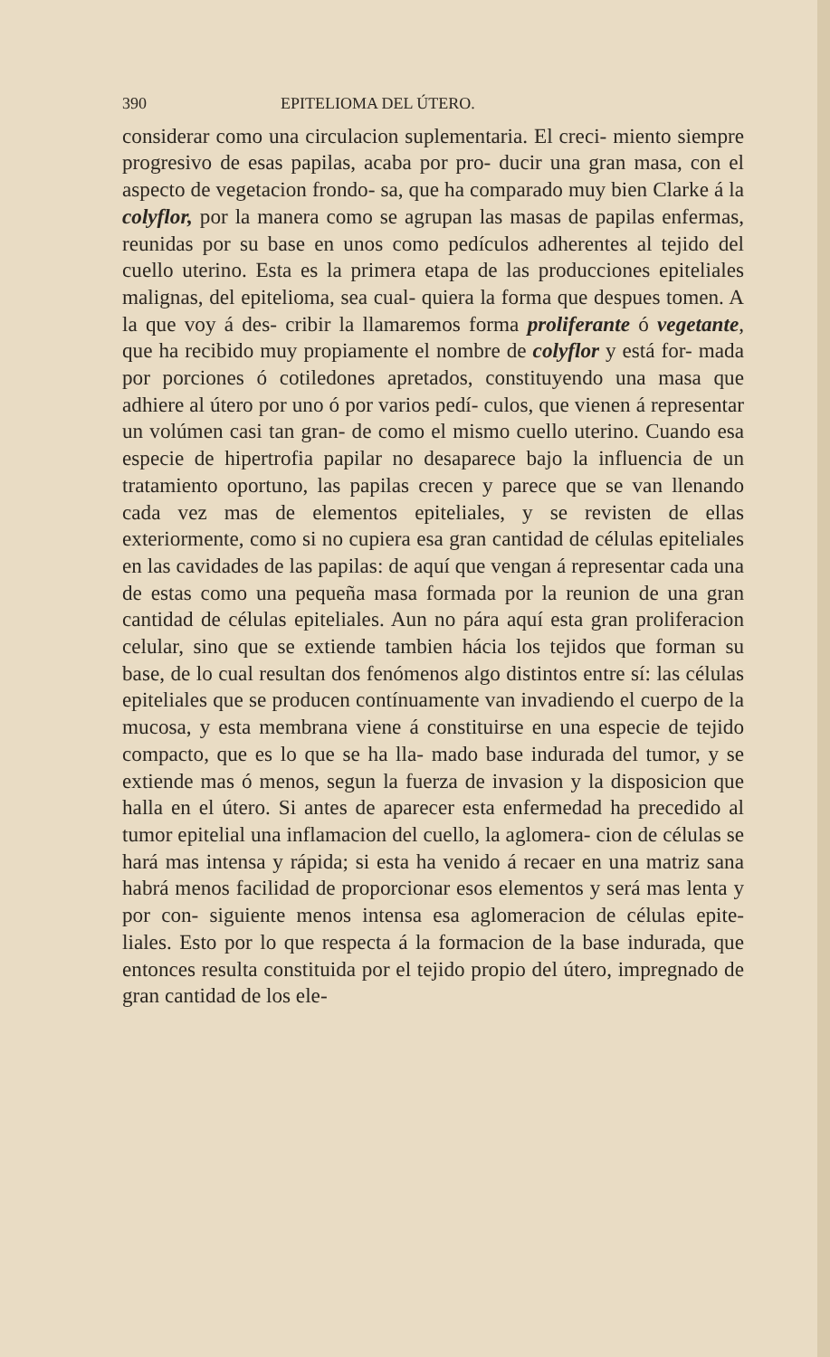390 EPITELIOMA DEL ÚTERO.
considerar como una circulacion suplementaria. El creci- miento siempre progresivo de esas papilas, acaba por pro- ducir una gran masa, con el aspecto de vegetacion frondo- sa, que ha comparado muy bien Clarke á la colyflor, por la manera como se agrupan las masas de papilas enfermas, reunidas por su base en unos como pedículos adherentes al tejido del cuello uterino. Esta es la primera etapa de las producciones epiteliales malignas, del epitelioma, sea cual- quiera la forma que despues tomen. A la que voy á des- cribir la llamaremos forma proliferante ó vegetante, que ha recibido muy propiamente el nombre de colyflor y está for- mada por porciones ó cotiledones apretados, constituyendo una masa que adhiere al útero por uno ó por varios pedí- culos, que vienen á representar un volúmen casi tan gran- de como el mismo cuello uterino. Cuando esa especie de hipertrofia papilar no desaparece bajo la influencia de un tratamiento oportuno, las papilas crecen y parece que se van llenando cada vez mas de elementos epiteliales, y se revisten de ellas exteriormente, como si no cupiera esa gran cantidad de células epiteliales en las cavidades de las papilas: de aquí que vengan á representar cada una de estas como una pequeña masa formada por la reunion de una gran cantidad de células epiteliales. Aun no pára aquí esta gran proliferacion celular, sino que se extiende tambien hácia los tejidos que forman su base, de lo cual resultan dos fenómenos algo distintos entre sí: las células epiteliales que se producen contínuamente van invadiendo el cuerpo de la mucosa, y esta membrana viene á constituirse en una especie de tejido compacto, que es lo que se ha lla- mado base indurada del tumor, y se extiende mas ó menos, segun la fuerza de invasion y la disposicion que halla en el útero. Si antes de aparecer esta enfermedad ha precedido al tumor epitelial una inflamacion del cuello, la aglomera- cion de células se hará mas intensa y rápida; si esta ha venido á recaer en una matriz sana habrá menos facilidad de proporcionar esos elementos y será mas lenta y por con- siguiente menos intensa esa aglomeracion de células epite- liales. Esto por lo que respecta á la formacion de la base indurada, que entonces resulta constituida por el tejido propio del útero, impregnado de gran cantidad de los ele-